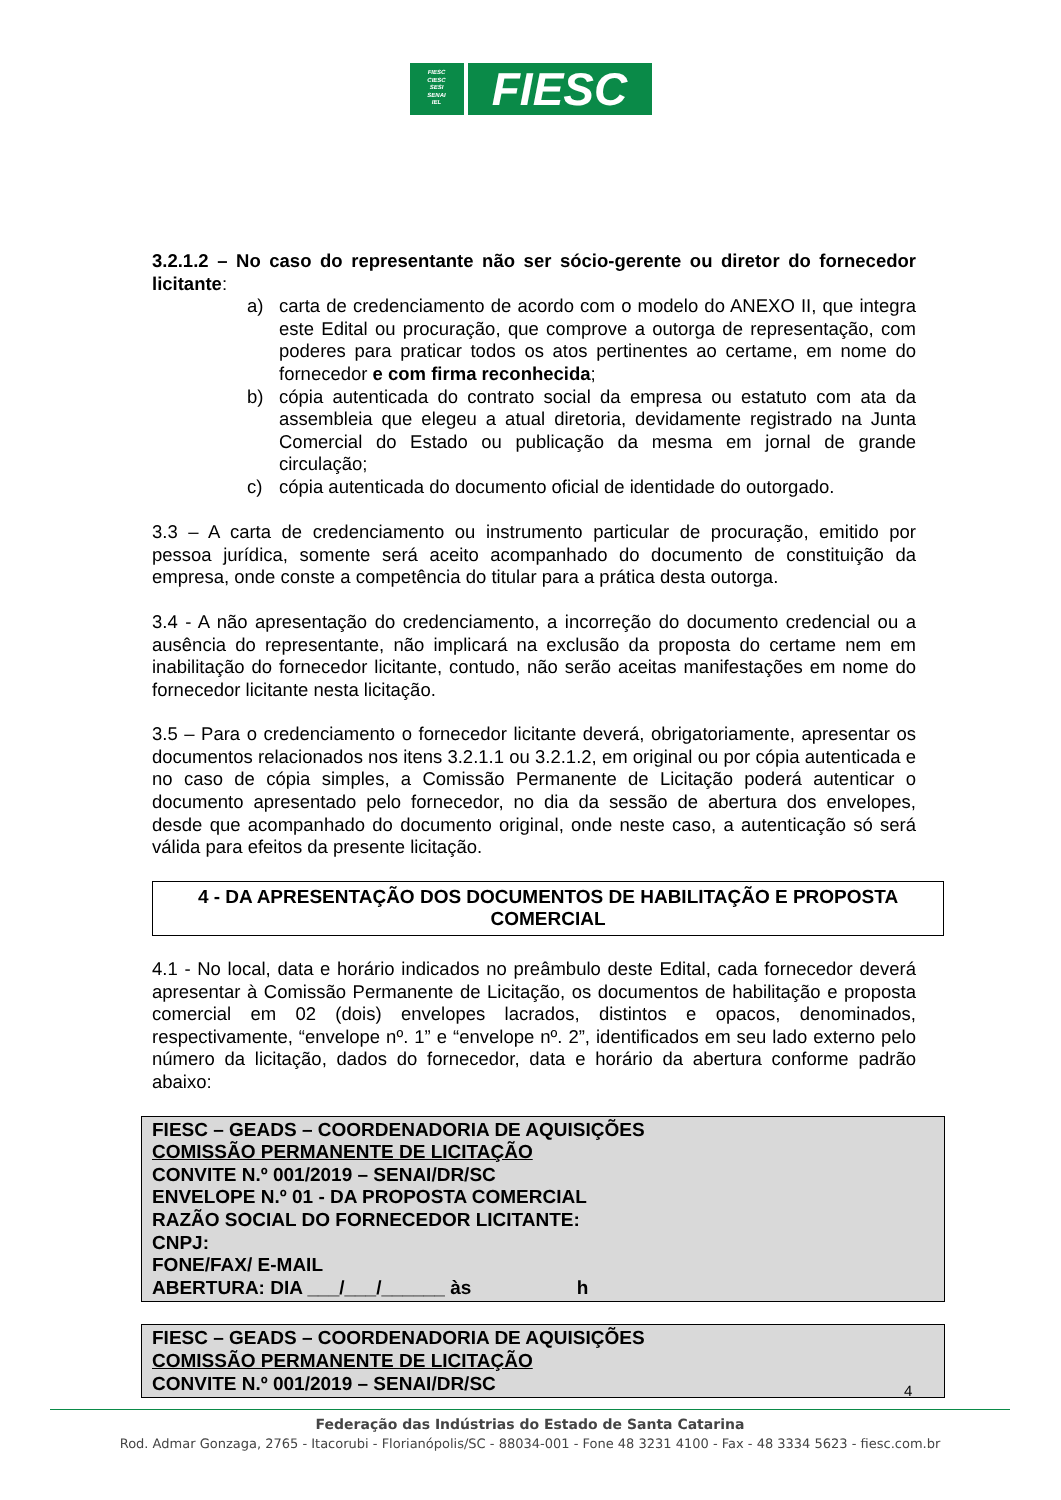FIESC
CIESC
SESI
SENAI
IEL
FIESC
3.2.1.2 – No caso do representante não ser sócio-gerente ou diretor do fornecedor licitante:
a) carta de credenciamento de acordo com o modelo do ANEXO II, que integra este Edital ou procuração, que comprove a outorga de representação, com poderes para praticar todos os atos pertinentes ao certame, em nome do fornecedor e com firma reconhecida;
b) cópia autenticada do contrato social da empresa ou estatuto com ata da assembleia que elegeu a atual diretoria, devidamente registrado na Junta Comercial do Estado ou publicação da mesma em jornal de grande circulação;
c) cópia autenticada do documento oficial de identidade do outorgado.
3.3 – A carta de credenciamento ou instrumento particular de procuração, emitido por pessoa jurídica, somente será aceito acompanhado do documento de constituição da empresa, onde conste a competência do titular para a prática desta outorga.
3.4 - A não apresentação do credenciamento, a incorreção do documento credencial ou a ausência do representante, não implicará na exclusão da proposta do certame nem em inabilitação do fornecedor licitante, contudo, não serão aceitas manifestações em nome do fornecedor licitante nesta licitação.
3.5 – Para o credenciamento o fornecedor licitante deverá, obrigatoriamente, apresentar os documentos relacionados nos itens 3.2.1.1 ou 3.2.1.2, em original ou por cópia autenticada e no caso de cópia simples, a Comissão Permanente de Licitação poderá autenticar o documento apresentado pelo fornecedor, no dia da sessão de abertura dos envelopes, desde que acompanhado do documento original, onde neste caso, a autenticação só será válida para efeitos da presente licitação.
4 - DA APRESENTAÇÃO DOS DOCUMENTOS DE HABILITAÇÃO E PROPOSTA COMERCIAL
4.1 - No local, data e horário indicados no preâmbulo deste Edital, cada fornecedor deverá apresentar à Comissão Permanente de Licitação, os documentos de habilitação e proposta comercial em 02 (dois) envelopes lacrados, distintos e opacos, denominados, respectivamente, “envelope nº. 1” e “envelope nº. 2”, identificados em seu lado externo pelo número da licitação, dados do fornecedor, data e horário da abertura conforme padrão abaixo:
FIESC – GEADS – COORDENADORIA DE AQUISIÇÕES
COMISSÃO PERMANENTE DE LICITAÇÃO
CONVITE N.º 001/2019 – SENAI/DR/SC
ENVELOPE N.º 01 - DA PROPOSTA COMERCIAL
RAZÃO SOCIAL DO FORNECEDOR LICITANTE:
CNPJ:
FONE/FAX/ E-MAIL
ABERTURA: DIA ___/___/______ às h
FIESC – GEADS – COORDENADORIA DE AQUISIÇÕES
COMISSÃO PERMANENTE DE LICITAÇÃO
CONVITE N.º 001/2019 – SENAI/DR/SC
4
Federação das Indústrias do Estado de Santa Catarina
Rod. Admar Gonzaga, 2765 - Itacorubi - Florianópolis/SC - 88034-001 - Fone 48 3231 4100 - Fax - 48 3334 5623 - fiesc.com.br